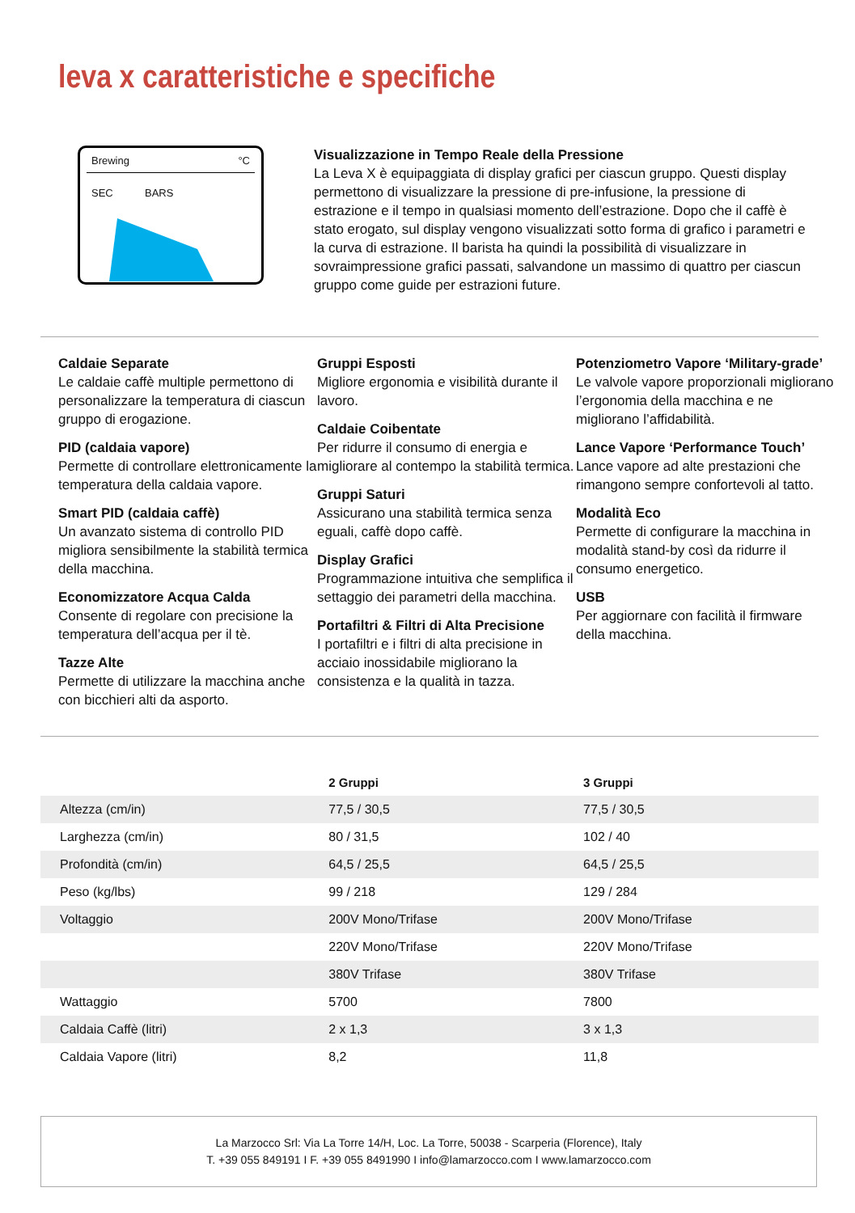leva x caratteristiche e specifiche
Brewing °C
SEC BARS
Visualizzazione in Tempo Reale della Pressione
La Leva X è equipaggiata di display grafici per ciascun gruppo. Questi display permettono di visualizzare la pressione di pre-infusione, la pressione di estrazione e il tempo in qualsiasi momento dell’estrazione. Dopo che il caffè è stato erogato, sul display vengono visualizzati sotto forma di grafico i parametri e la curva di estrazione. Il barista ha quindi la possibilità di visualizzare in sovraimpressione grafici passati, salvandone un massimo di quattro per ciascun gruppo come guide per estrazioni future.
Caldaie Separate
Le caldaie caffè multiple permettono di personalizzare la temperatura di ciascun gruppo di erogazione.
PID (caldaia vapore)
Permette di controllare elettronicamente la temperatura della caldaia vapore.
Smart PID (caldaia caffè)
Un avanzato sistema di controllo PID migliora sensibilmente la stabilità termica della macchina.
Economizzatore Acqua Calda
Consente di regolare con precisione la temperatura dell’acqua per il tè.
Tazze Alte
Permette di utilizzare la macchina anche con bicchieri alti da asporto.
Gruppi Esposti
Migliore ergonomia e visibilità durante il lavoro.
Caldaie Coibentate
Per ridurre il consumo di energia e migliorare al contempo la stabilità termica.
Gruppi Saturi
Assicurano una stabilità termica senza eguali, caffè dopo caffè.
Display Grafici
Programmazione intuitiva che semplifica il settaggio dei parametri della macchina.
Portafiltri & Filtri di Alta Precisione
I portafiltri e i filtri di alta precisione in acciaio inossidabile migliorano la consistenza e la qualità in tazza.
Potenziometro Vapore ‘Military-grade’
Le valvole vapore proporzionali migliorano l’ergonomia della macchina e ne migliorano l’affidabilità.
Lance Vapore ‘Performance Touch’
Lance vapore ad alte prestazioni che rimangono sempre confortevoli al tatto.
Modalità Eco
Permette di configurare la macchina in modalità stand-by così da ridurre il consumo energetico.
USB
Per aggiornare con facilità il firmware della macchina.
| | 2 Gruppi | 3 Gruppi |
| --- | --- | --- |
| Altezza (cm/in) | 77,5 / 30,5 | 77,5 / 30,5 |
| Larghezza (cm/in) | 80 / 31,5 | 102 / 40 |
| Profondità (cm/in) | 64,5 / 25,5 | 64,5 / 25,5 |
| Peso (kg/lbs) | 99 / 218 | 129 / 284 |
| Voltaggio | 200V Mono/Trifase | 200V Mono/Trifase |
| | 220V Mono/Trifase | 220V Mono/Trifase |
| | 380V Trifase | 380V Trifase |
| Wattaggio | 5700 | 7800 |
| Caldaia Caffè (litri) | 2 x 1,3 | 3 x 1,3 |
| Caldaia Vapore (litri) | 8,2 | 11,8 |
La Marzocco Srl: Via La Torre 14/H, Loc. La Torre, 50038 - Scarperia (Florence), Italy
T. +39 055 849191 I F. +39 055 8491990 I info@lamarzocco.com I www.lamarzocco.com